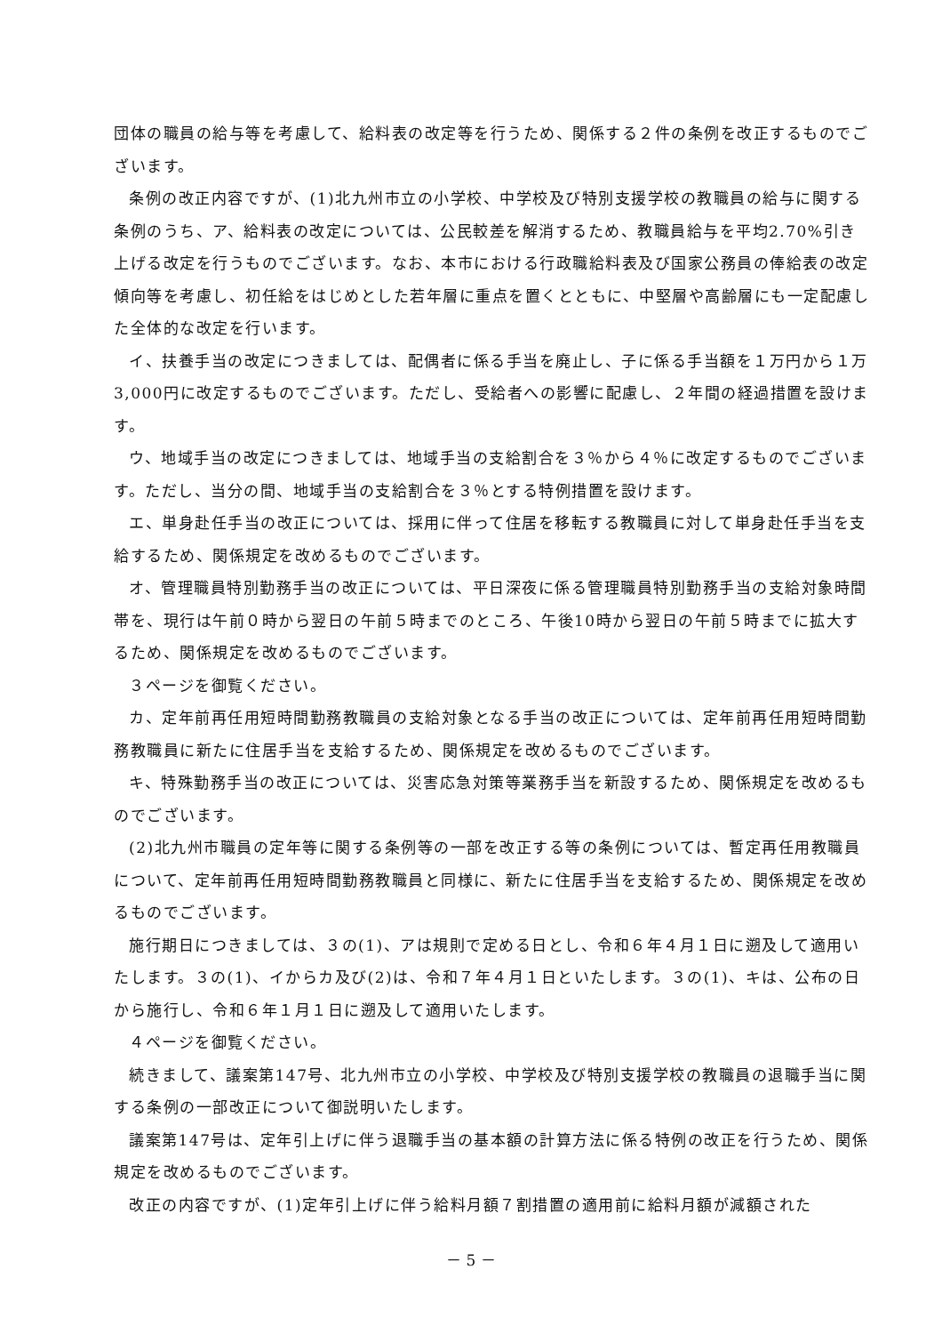団体の職員の給与等を考慮して、給料表の改定等を行うため、関係する２件の条例を改正するものでございます。
条例の改正内容ですが、(1)北九州市立の小学校、中学校及び特別支援学校の教職員の給与に関する条例のうち、ア、給料表の改定については、公民較差を解消するため、教職員給与を平均2.70%引き上げる改定を行うものでございます。なお、本市における行政職給料表及び国家公務員の俸給表の改定傾向等を考慮し、初任給をはじめとした若年層に重点を置くとともに、中堅層や高齢層にも一定配慮した全体的な改定を行います。
イ、扶養手当の改定につきましては、配偶者に係る手当を廃止し、子に係る手当額を１万円から１万3,000円に改定するものでございます。ただし、受給者への影響に配慮し、２年間の経過措置を設けます。
ウ、地域手当の改定につきましては、地域手当の支給割合を３％から４％に改定するものでございます。ただし、当分の間、地域手当の支給割合を３％とする特例措置を設けます。
エ、単身赴任手当の改正については、採用に伴って住居を移転する教職員に対して単身赴任手当を支給するため、関係規定を改めるものでございます。
オ、管理職員特別勤務手当の改正については、平日深夜に係る管理職員特別勤務手当の支給対象時間帯を、現行は午前０時から翌日の午前５時までのところ、午後10時から翌日の午前５時までに拡大するため、関係規定を改めるものでございます。
３ページを御覧ください。
カ、定年前再任用短時間勤務教職員の支給対象となる手当の改正については、定年前再任用短時間勤務教職員に新たに住居手当を支給するため、関係規定を改めるものでございます。
キ、特殊勤務手当の改正については、災害応急対策等業務手当を新設するため、関係規定を改めるものでございます。
(2)北九州市職員の定年等に関する条例等の一部を改正する等の条例については、暫定再任用教職員について、定年前再任用短時間勤務教職員と同様に、新たに住居手当を支給するため、関係規定を改めるものでございます。
施行期日につきましては、３の(1)、アは規則で定める日とし、令和６年４月１日に遡及して適用いたします。３の(1)、イからカ及び(2)は、令和７年４月１日といたします。３の(1)、キは、公布の日から施行し、令和６年１月１日に遡及して適用いたします。
４ページを御覧ください。
続きまして、議案第147号、北九州市立の小学校、中学校及び特別支援学校の教職員の退職手当に関する条例の一部改正について御説明いたします。
議案第147号は、定年引上げに伴う退職手当の基本額の計算方法に係る特例の改正を行うため、関係規定を改めるものでございます。
改正の内容ですが、(1)定年引上げに伴う給料月額７割措置の適用前に給料月額が減額された
－ 5 －